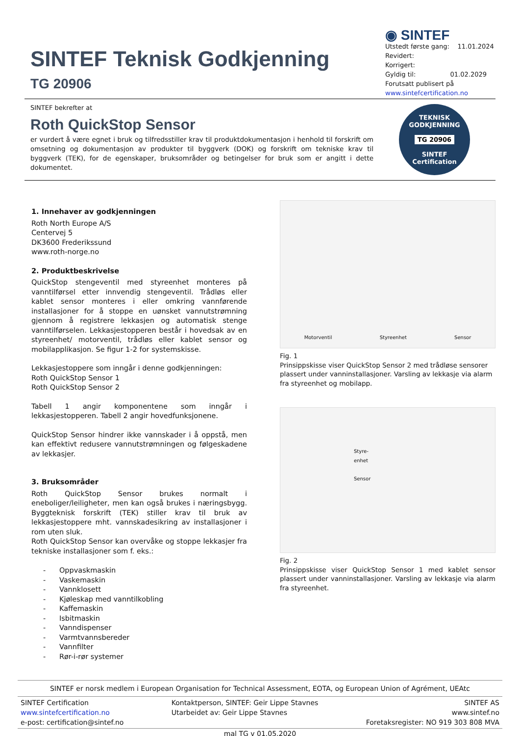SINTEF Teknisk Godkjenning
TG 20906
◉ SINTEF
Utstedt første gang: 11.01.2024
Revidert:
Korrigert:
Gyldig til: 01.02.2029
Forutsatt publisert på
www.sintefcertification.no
SINTEF bekrefter at
Roth QuickStop Sensor
er vurdert å være egnet i bruk og tilfredsstiller krav til produktdokumentasjon i henhold til forskrift om omsetning og dokumentasjon av produkter til byggverk (DOK) og forskrift om tekniske krav til byggverk (TEK), for de egenskaper, bruksområder og betingelser for bruk som er angitt i dette dokumentet.
TEKNISK GODKJENNING
TG 20906
SINTEF Certification
1. Innehaver av godkjenningen
Roth North Europe A/S
Centervej 5
DK3600 Frederikssund
www.roth-norge.no
2. Produktbeskrivelse
QuickStop stengeventil med styreenhet monteres på vanntilførsel etter innvendig stengeventil. Trådløs eller kablet sensor monteres i eller omkring vannførende installasjoner for å stoppe en uønsket vannutstrømning gjennom å registrere lekkasjen og automatisk stenge vanntilførselen. Lekkasjestopperen består i hovedsak av en styreenhet/ motorventil, trådløs eller kablet sensor og mobilapplikasjon. Se figur 1-2 for systemskisse.
Lekkasjestoppere som inngår i denne godkjenningen:
Roth QuickStop Sensor 1
Roth QuickStop Sensor 2
Tabell 1 angir komponentene som inngår i lekkasjestopperen. Tabell 2 angir hovedfunksjonene.
QuickStop Sensor hindrer ikke vannskader i å oppstå, men kan effektivt redusere vannutstrømningen og følgeskadene av lekkasjer.
3. Bruksområder
Roth QuickStop Sensor brukes normalt i eneboliger/leiligheter, men kan også brukes i næringsbygg. Byggteknisk forskrift (TEK) stiller krav til bruk av lekkasjestoppere mht. vannskadesikring av installasjoner i rom uten sluk.
Roth QuickStop Sensor kan overvåke og stoppe lekkasjer fra tekniske installasjoner som f. eks.:
- Oppvaskmaskin
- Vaskemaskin
- Vannklosett
- Kjøleskap med vanntilkobling
- Kaffemaskin
- Isbitmaskin
- Vanndispenser
- Varmtvannsbereder
- Vannfilter
- Rør-i-rør systemer
Motorventil Styreenhet Sensor
Fig. 1
Prinsippskisse viser QuickStop Sensor 2 med trådløse sensorer plassert under vanninstallasjoner. Varsling av lekkasje via alarm fra styreenhet og mobilapp.
Styre-
enhet
Sensor
Fig. 2
Prinsippskisse viser QuickStop Sensor 1 med kablet sensor plassert under vanninstallasjoner. Varsling av lekkasje via alarm fra styreenhet.
SINTEF er norsk medlem i European Organisation for Technical Assessment, EOTA, og European Union of Agrément, UEAtc
SINTEF Certification
www.sintefcertification.no
e-post: certification@sintef.no
Kontaktperson, SINTEF: Geir Lippe Stavnes
Utarbeidet av: Geir Lippe Stavnes
SINTEF AS
www.sintef.no
Foretaksregister: NO 919 303 808 MVA
mal TG v 01.05.2020